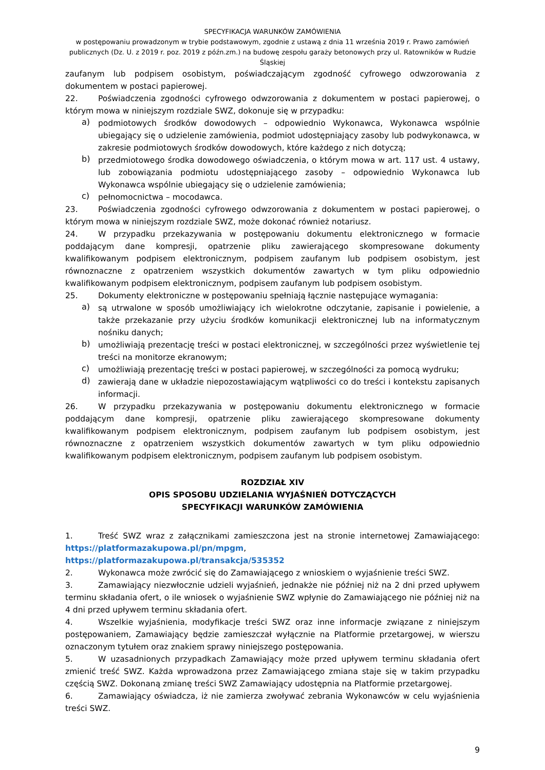SPECYFIKACJA WARUNKÓW ZAMÓWIENIA
w postępowaniu prowadzonym w trybie podstawowym, zgodnie z ustawą z dnia 11 września 2019 r. Prawo zamówień publicznych (Dz. U. z 2019 r. poz. 2019 z późn.zm.) na budowę zespołu garaży betonowych przy ul. Ratowników w Rudzie Śląskiej
zaufanym lub podpisem osobistym, poświadczającym zgodność cyfrowego odwzorowania z dokumentem w postaci papierowej.
22. Poświadczenia zgodności cyfrowego odwzorowania z dokumentem w postaci papierowej, o którym mowa w niniejszym rozdziale SWZ, dokonuje się w przypadku:
a)
podmiotowych środków dowodowych – odpowiednio Wykonawca, Wykonawca wspólnie ubiegający się o udzielenie zamówienia, podmiot udostępniający zasoby lub podwykonawca, w zakresie podmiotowych środków dowodowych, które każdego z nich dotyczą;
b)
przedmiotowego środka dowodowego oświadczenia, o którym mowa w art. 117 ust. 4 ustawy, lub zobowiązania podmiotu udostępniającego zasoby – odpowiednio Wykonawca lub Wykonawca wspólnie ubiegający się o udzielenie zamówienia;
c)
pełnomocnictwa – mocodawca.
23. Poświadczenia zgodności cyfrowego odwzorowania z dokumentem w postaci papierowej, o którym mowa w niniejszym rozdziale SWZ, może dokonać również notariusz.
24. W przypadku przekazywania w postępowaniu dokumentu elektronicznego w formacie poddającym dane kompresji, opatrzenie pliku zawierającego skompresowane dokumenty kwalifikowanym podpisem elektronicznym, podpisem zaufanym lub podpisem osobistym, jest równoznaczne z opatrzeniem wszystkich dokumentów zawartych w tym pliku odpowiednio kwalifikowanym podpisem elektronicznym, podpisem zaufanym lub podpisem osobistym.
25. Dokumenty elektroniczne w postępowaniu spełniają łącznie następujące wymagania:
a)
są utrwalone w sposób umożliwiający ich wielokrotne odczytanie, zapisanie i powielenie, a także przekazanie przy użyciu środków komunikacji elektronicznej lub na informatycznym nośniku danych;
b)
umożliwiają prezentację treści w postaci elektronicznej, w szczególności przez wyświetlenie tej treści na monitorze ekranowym;
c)
umożliwiają prezentację treści w postaci papierowej, w szczególności za pomocą wydruku;
d)
zawierają dane w układzie niepozostawiającym wątpliwości co do treści i kontekstu zapisanych informacji.
26. W przypadku przekazywania w postępowaniu dokumentu elektronicznego w formacie poddającym dane kompresji, opatrzenie pliku zawierającego skompresowane dokumenty kwalifikowanym podpisem elektronicznym, podpisem zaufanym lub podpisem osobistym, jest równoznaczne z opatrzeniem wszystkich dokumentów zawartych w tym pliku odpowiednio kwalifikowanym podpisem elektronicznym, podpisem zaufanym lub podpisem osobistym.
ROZDZIAŁ XIV
OPIS SPOSOBU UDZIELANIA WYJAŚNIEŃ DOTYCZĄCYCH
SPECYFIKACJI WARUNKÓW ZAMÓWIENIA
1. Treść SWZ wraz z załącznikami zamieszczona jest na stronie internetowej Zamawiającego: https://platformazakupowa.pl/pn/mpgm,
https://platformazakupowa.pl/transakcja/535352
2. Wykonawca może zwrócić się do Zamawiającego z wnioskiem o wyjaśnienie treści SWZ.
3. Zamawiający niezwłocznie udzieli wyjaśnień, jednakże nie później niż na 2 dni przed upływem terminu składania ofert, o ile wniosek o wyjaśnienie SWZ wpłynie do Zamawiającego nie później niż na 4 dni przed upływem terminu składania ofert.
4. Wszelkie wyjaśnienia, modyfikacje treści SWZ oraz inne informacje związane z niniejszym postępowaniem, Zamawiający będzie zamieszczał wyłącznie na Platformie przetargowej, w wierszu oznaczonym tytułem oraz znakiem sprawy niniejszego postępowania.
5. W uzasadnionych przypadkach Zamawiający może przed upływem terminu składania ofert zmienić treść SWZ. Każda wprowadzona przez Zamawiającego zmiana staje się w takim przypadku częścią SWZ. Dokonaną zmianę treści SWZ Zamawiający udostępnia na Platformie przetargowej.
6. Zamawiający oświadcza, iż nie zamierza zwoływać zebrania Wykonawców w celu wyjaśnienia treści SWZ.
9